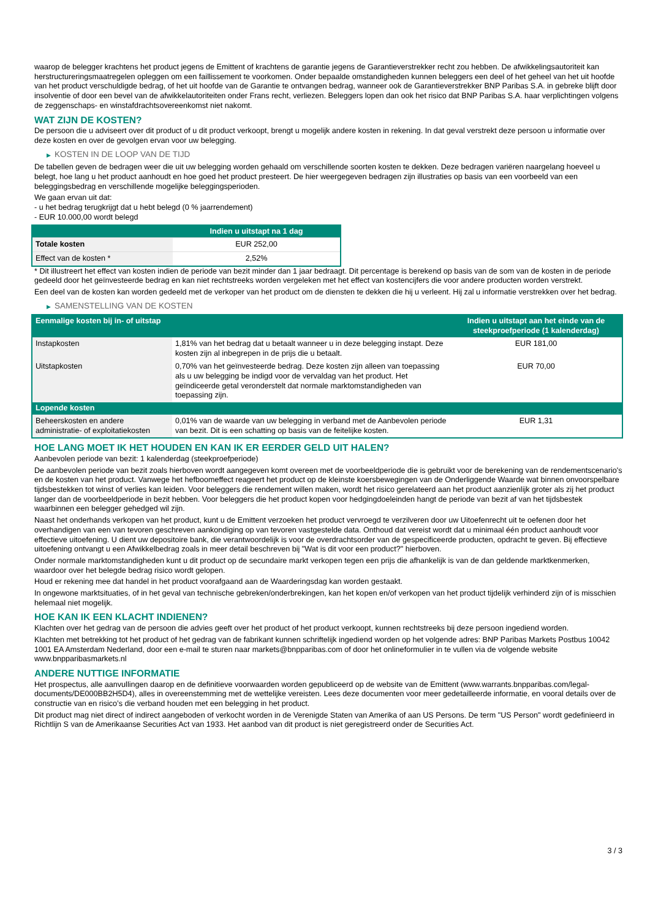waarop de belegger krachtens het product jegens de Emittent of krachtens de garantie jegens de Garantieverstrekker recht zou hebben. De afwikkelingsautoriteit kan herstructureringsmaatregelen opleggen om een faillissement te voorkomen. Onder bepaalde omstandigheden kunnen beleggers een deel of het geheel van het uit hoofde van het product verschuldigde bedrag, of het uit hoofde van de Garantie te ontvangen bedrag, wanneer ook de Garantieverstrekker BNP Paribas S.A. in gebreke blijft door insolventie of door een bevel van de afwikkelautoriteiten onder Frans recht, verliezen. Beleggers lopen dan ook het risico dat BNP Paribas S.A. haar verplichtingen volgens de zeggenschaps- en winstafdrachtsovereenkomst niet nakomt.
WAT ZIJN DE KOSTEN?
De persoon die u adviseert over dit product of u dit product verkoopt, brengt u mogelijk andere kosten in rekening. In dat geval verstrekt deze persoon u informatie over deze kosten en over de gevolgen ervan voor uw belegging.
▶ KOSTEN IN DE LOOP VAN DE TIJD
De tabellen geven de bedragen weer die uit uw belegging worden gehaald om verschillende soorten kosten te dekken. Deze bedragen variëren naargelang hoeveel u belegt, hoe lang u het product aanhoudt en hoe goed het product presteert. De hier weergegeven bedragen zijn illustraties op basis van een voorbeeld van een beleggingsbedrag en verschillende mogelijke beleggingsperioden.
We gaan ervan uit dat:
- u het bedrag terugkrijgt dat u hebt belegd (0 % jaarrendement)
- EUR 10.000,00 wordt belegd
| | Indien u uitstapt na 1 dag |
| --- | --- |
| Totale kosten | EUR 252,00 |
| Effect van de kosten * | 2,52% |
* Dit illustreert het effect van kosten indien de periode van bezit minder dan 1 jaar bedraagt. Dit percentage is berekend op basis van de som van de kosten in de periode gedeeld door het geïnvesteerde bedrag en kan niet rechtstreeks worden vergeleken met het effect van kostencijfers die voor andere producten worden verstrekt.
Een deel van de kosten kan worden gedeeld met de verkoper van het product om de diensten te dekken die hij u verleent. Hij zal u informatie verstrekken over het bedrag.
▶ SAMENSTELLING VAN DE KOSTEN
| Eenmalige kosten bij in- of uitstap | | Indien u uitstapt aan het einde van de steekproefperiode (1 kalenderdag) |
| --- | --- | --- |
| Instapkosten | 1,81% van het bedrag dat u betaalt wanneer u in deze belegging instapt. Deze kosten zijn al inbegrepen in de prijs die u betaalt. | EUR 181,00 |
| Uitstapkosten | 0,70% van het geïnvesteerde bedrag. Deze kosten zijn alleen van toepassing als u uw belegging be indigd voor de vervaldag van het product. Het geïndiceerde getal veronderstelt dat normale marktomstandigheden van toepassing zijn. | EUR 70,00 |
| Lopende kosten | | |
| Beheerskosten en andere administratie- of exploitatiekosten | 0,01% van de waarde van uw belegging in verband met de Aanbevolen periode van bezit. Dit is een schatting op basis van de feitelijke kosten. | EUR 1,31 |
HOE LANG MOET IK HET HOUDEN EN KAN IK ER EERDER GELD UIT HALEN?
Aanbevolen periode van bezit: 1 kalenderdag (steekproefperiode)
De aanbevolen periode van bezit zoals hierboven wordt aangegeven komt overeen met de voorbeeldperiode die is gebruikt voor de berekening van de rendementscenario's en de kosten van het product. Vanwege het hefboomeffect reageert het product op de kleinste koersbewegingen van de Onderliggende Waarde wat binnen onvoorspelbare tijdsbestekken tot winst of verlies kan leiden. Voor beleggers die rendement willen maken, wordt het risico gerelateerd aan het product aanzienlijk groter als zij het product langer dan de voorbeeldperiode in bezit hebben. Voor beleggers die het product kopen voor hedgingdoeleinden hangt de periode van bezit af van het tijdsbestek waarbinnen een belegger gehedged wil zijn.
Naast het onderhands verkopen van het product, kunt u de Emittent verzoeken het product vervroegd te verzilveren door uw Uitoefenrecht uit te oefenen door het overhandigen van een van tevoren geschreven aankondiging op van tevoren vastgestelde data. Onthoud dat vereist wordt dat u minimaal één product aanhoudt voor effectieve uitoefening. U dient uw depositoire bank, die verantwoordelijk is voor de overdrachtsorder van de gespecificeerde producten, opdracht te geven. Bij effectieve uitoefening ontvangt u een Afwikkelbedrag zoals in meer detail beschreven bij "Wat is dit voor een product?" hierboven.
Onder normale marktomstandigheden kunt u dit product op de secundaire markt verkopen tegen een prijs die afhankelijk is van de dan geldende marktkenmerken, waardoor over het belegde bedrag risico wordt gelopen.
Houd er rekening mee dat handel in het product voorafgaand aan de Waarderingsdag kan worden gestaakt.
In ongewone marktsituaties, of in het geval van technische gebreken/onderbrekingen, kan het kopen en/of verkopen van het product tijdelijk verhinderd zijn of is misschien helemaal niet mogelijk.
HOE KAN IK EEN KLACHT INDIENEN?
Klachten over het gedrag van de persoon die advies geeft over het product of het product verkoopt, kunnen rechtstreeks bij deze persoon ingediend worden.
Klachten met betrekking tot het product of het gedrag van de fabrikant kunnen schriftelijk ingediend worden op het volgende adres: BNP Paribas Markets Postbus 10042 1001 EA Amsterdam Nederland, door een e-mail te sturen naar markets@bnpparibas.com of door het onlineformulier in te vullen via de volgende website www.bnpparibasmarkets.nl
ANDERE NUTTIGE INFORMATIE
Het prospectus, alle aanvullingen daarop en de definitieve voorwaarden worden gepubliceerd op de website van de Emittent (www.warrants.bnpparibas.com/legal-documents/DE000BB2H5D4), alles in overeenstemming met de wettelijke vereisten. Lees deze documenten voor meer gedetailleerde informatie, en vooral details over de constructie van en risico’s die verband houden met een belegging in het product.
Dit product mag niet direct of indirect aangeboden of verkocht worden in de Verenigde Staten van Amerika of aan US Persons. De term "US Person" wordt gedefinieerd in Richtlijn S van de Amerikaanse Securities Act van 1933. Het aanbod van dit product is niet geregistreerd onder de Securities Act.
3 / 3